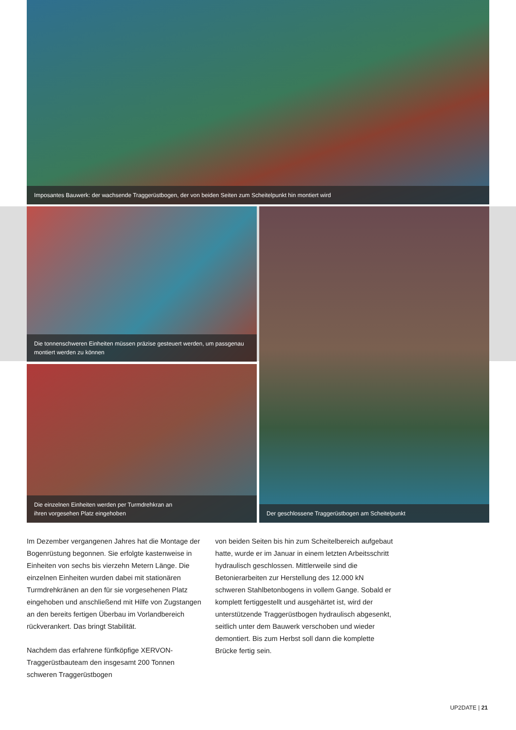Imposantes Bauwerk: der wachsende Traggerüstbogen, der von beiden Seiten zum Scheitelpunkt hin montiert wird
Die tonnenschweren Einheiten müssen präzise gesteuert werden, um passgenau
montiert werden zu können
Die einzelnen Einheiten werden per Turmdrehkran an
ihren vorgesehen Platz eingehoben
Der geschlossene Traggerüstbogen am Scheitelpunkt
Im Dezember vergangenen Jahres hat die Montage der Bogenrüstung begonnen. Sie erfolgte kastenweise in Einheiten von sechs bis vierzehn Metern Länge. Die einzelnen Einheiten wurden dabei mit stationären Turmdrehkränen an den für sie vorgesehenen Platz eingehoben und anschließend mit Hilfe von Zugstangen an den bereits fertigen Überbau im Vorlandbereich rückverankert. Das bringt Stabilität.
Nachdem das erfahrene fünfköpfige XERVON-Traggerüstbauteam den insgesamt 200 Tonnen schweren Traggerüstbogen
von beiden Seiten bis hin zum Scheitelbereich aufgebaut hatte, wurde er im Januar in einem letzten Arbeitsschritt hydraulisch geschlossen. Mittlerweile sind die Betonierarbeiten zur Herstellung des 12.000 kN schweren Stahlbetonbogens in vollem Gange. Sobald er komplett fertiggestellt und ausgehärtet ist, wird der unterstützende Traggerüstbogen hydraulisch abgesenkt, seitlich unter dem Bauwerk verschoben und wieder demontiert. Bis zum Herbst soll dann die komplette Brücke fertig sein.
UP2DATE | 21